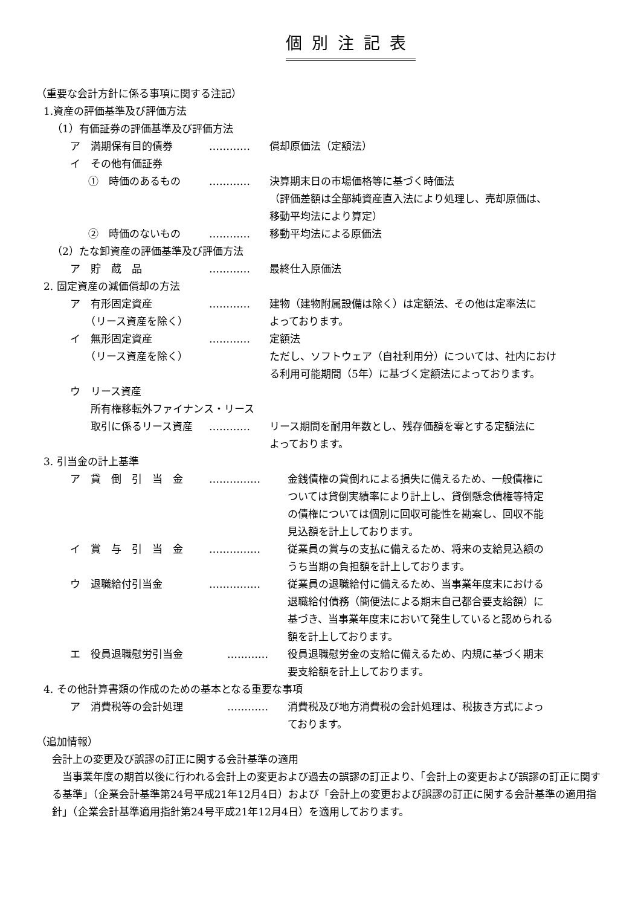個別注記表
（重要な会計方針に係る事項に関する注記）
1.資産の評価基準及び評価方法
（1）有価証券の評価基準及び評価方法
ア　満期保有目的債券 ………… 償却原価法（定額法）
イ　その他有価証券
①　時価のあるもの ………… 決算期末日の市場価格等に基づく時価法
（評価差額は全部純資産直入法により処理し、売却原価は、
移動平均法により算定）
②　時価のないもの ………… 移動平均法による原価法
（2）たな卸資産の評価基準及び評価方法
ア　貯　蔵　品 ………… 最終仕入原価法
2. 固定資産の減価償却の方法
ア　有形固定資産
　　（リース資産を除く）
………… 建物（建物附属設備は除く）は定額法、その他は定率法に
よっております。
イ　無形固定資産
　　（リース資産を除く）
………… 定額法
ただし、ソフトウェア（自社利用分）については、社内におけ
る利用可能期間（5年）に基づく定額法によっております。
ウ　リース資産
　　所有権移転外ファイナンス・リース
　　取引に係るリース資産 ………… リース期間を耐用年数とし、残存価額を零とする定額法に
よっております。
3. 引当金の計上基準
ア　貸　倒　引　当　金 …………… 金銭債権の貸倒れによる損失に備えるため、一般債権に
ついては貸倒実績率により計上し、貸倒懸念債権等特定
の債権については個別に回収可能性を勘案し、回収不能
見込額を計上しております。
イ　賞　与　引　当　金 …………… 従業員の賞与の支払に備えるため、将来の支給見込額の
うち当期の負担額を計上しております。
ウ　退職給付引当金 …………… 従業員の退職給付に備えるため、当事業年度末における
退職給付債務（簡便法による期末自己都合要支給額）に
基づき、当事業年度末において発生していると認められる
額を計上しております。
エ　役員退職慰労引当金 ………… 役員退職慰労金の支給に備えるため、内規に基づく期末
要支給額を計上しております。
4. その他計算書類の作成のための基本となる重要な事項
ア　消費税等の会計処理 ………… 消費税及び地方消費税の会計処理は、税抜き方式によっ
ております。
（追加情報）
会計上の変更及び誤謬の訂正に関する会計基準の適用
当事業年度の期首以後に行われる会計上の変更および過去の誤謬の訂正より、「会計上の変更および誤謬の訂正に関する基準」（企業会計基準第24号平成21年12月4日）および「会計上の変更および誤謬の訂正に関する会計基準の適用指針」（企業会計基準適用指針第24号平成21年12月4日）を適用しております。